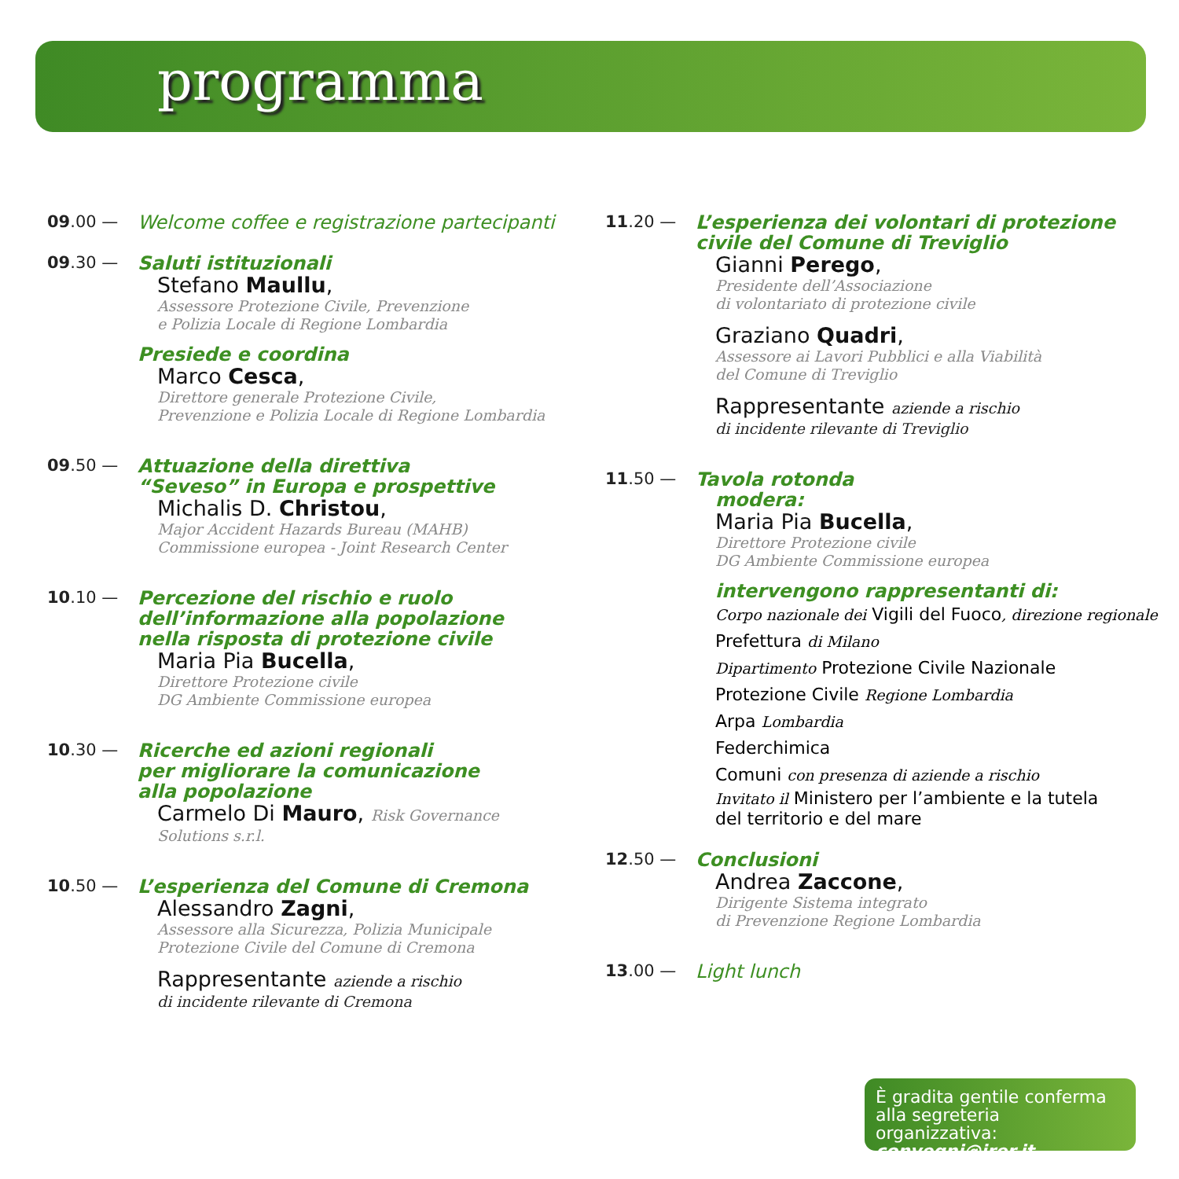programma
09.00 —
Welcome coffee e registrazione partecipanti
09.30 —
Saluti istituzionali
Stefano Maullu,
Assessore Protezione Civile, Prevenzione
e Polizia Locale di Regione Lombardia
Presiede e coordina
Marco Cesca,
Direttore generale Protezione Civile,
Prevenzione e Polizia Locale di Regione Lombardia
09.50 —
Attuazione della direttiva
“Seveso” in Europa e prospettive
Michalis D. Christou,
Major Accident Hazards Bureau (MAHB)
Commissione europea - Joint Research Center
10.10 —
Percezione del rischio e ruolo
dell’informazione alla popolazione
nella risposta di protezione civile
Maria Pia Bucella,
Direttore Protezione civile
DG Ambiente Commissione europea
10.30 —
Ricerche ed azioni regionali
per migliorare la comunicazione
alla popolazione
Carmelo Di Mauro, Risk Governance
Solutions s.r.l.
10.50 —
L’esperienza del Comune di Cremona
Alessandro Zagni,
Assessore alla Sicurezza, Polizia Municipale
Protezione Civile del Comune di Cremona
Rappresentante aziende a rischio
di incidente rilevante di Cremona
11.20 —
L’esperienza dei volontari di protezione
civile del Comune di Treviglio
Gianni Perego,
Presidente dell’Associazione
di volontariato di protezione civile
Graziano Quadri,
Assessore ai Lavori Pubblici e alla Viabilità
del Comune di Treviglio
Rappresentante aziende a rischio
di incidente rilevante di Treviglio
11.50 —
Tavola rotonda
modera:
Maria Pia Bucella,
Direttore Protezione civile
DG Ambiente Commissione europea
intervengono rappresentanti di:
Corpo nazionale dei Vigili del Fuoco, direzione regionale
Prefettura di Milano
Dipartimento Protezione Civile Nazionale
Protezione Civile Regione Lombardia
Arpa Lombardia
Federchimica
Comuni con presenza di aziende a rischio
Invitato il Ministero per l’ambiente e la tutela
del territorio e del mare
12.50 —
Conclusioni
Andrea Zaccone,
Dirigente Sistema integrato
di Prevenzione Regione Lombardia
13.00 —
Light lunch
È gradita gentile conferma
alla segreteria organizzativa:
convegni@irer.it